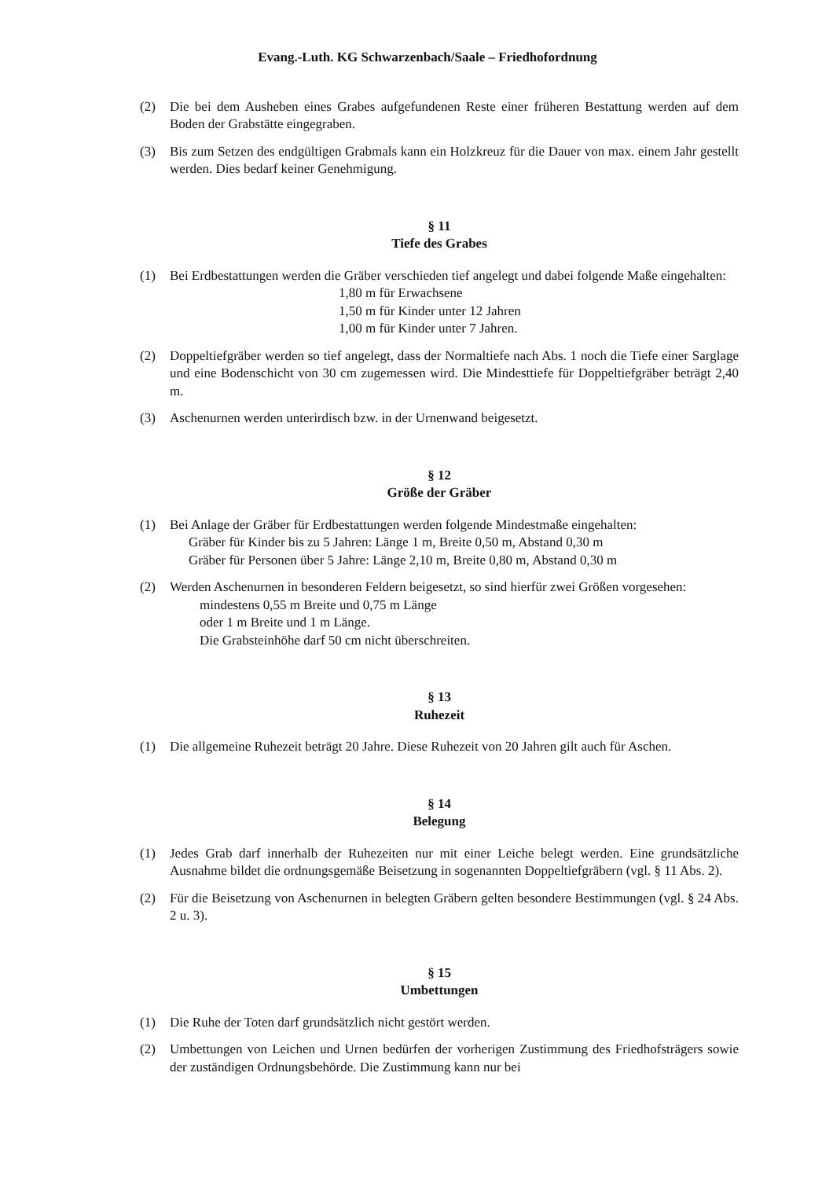Evang.-Luth. KG Schwarzenbach/Saale – Friedhofordnung
(2) Die bei dem Ausheben eines Grabes aufgefundenen Reste einer früheren Bestattung werden auf dem Boden der Grabstätte eingegraben.
(3) Bis zum Setzen des endgültigen Grabmals kann ein Holzkreuz für die Dauer von max. einem Jahr gestellt werden. Dies bedarf keiner Genehmigung.
§ 11
Tiefe des Grabes
(1) Bei Erdbestattungen werden die Gräber verschieden tief angelegt und dabei folgende Maße eingehalten:
1,80 m für Erwachsene
1,50 m für Kinder unter 12 Jahren
1,00 m für Kinder unter 7 Jahren.
(2) Doppeltiefgräber werden so tief angelegt, dass der Normaltiefe nach Abs. 1 noch die Tiefe einer Sarglage und eine Bodenschicht von 30 cm zugemessen wird. Die Mindesttiefe für Doppeltiefgräber beträgt 2,40 m.
(3) Aschenurnen werden unterirdisch bzw. in der Urnenwand beigesetzt.
§ 12
Größe der Gräber
(1) Bei Anlage der Gräber für Erdbestattungen werden folgende Mindestmaße eingehalten:
Gräber für Kinder bis zu 5 Jahren: Länge 1 m, Breite 0,50 m, Abstand 0,30 m
Gräber für Personen über 5 Jahre: Länge 2,10 m, Breite 0,80 m, Abstand 0,30 m
(2) Werden Aschenurnen in besonderen Feldern beigesetzt, so sind hierfür zwei Größen vorgesehen:
mindestens 0,55 m Breite und 0,75 m Länge
oder 1 m Breite und 1 m Länge.
Die Grabsteinhöhe darf 50 cm nicht überschreiten.
§ 13
Ruhezeit
(1) Die allgemeine Ruhezeit beträgt 20 Jahre. Diese Ruhezeit von 20 Jahren gilt auch für Aschen.
§ 14
Belegung
(1) Jedes Grab darf innerhalb der Ruhezeiten nur mit einer Leiche belegt werden. Eine grundsätzliche Ausnahme bildet die ordnungsgemäße Beisetzung in sogenannten Doppeltiefgräbern (vgl. § 11 Abs. 2).
(2) Für die Beisetzung von Aschenurnen in belegten Gräbern gelten besondere Bestimmungen (vgl. § 24 Abs. 2 u. 3).
§ 15
Umbettungen
(1) Die Ruhe der Toten darf grundsätzlich nicht gestört werden.
(2) Umbettungen von Leichen und Urnen bedürfen der vorherigen Zustimmung des Friedhofsträgers sowie der zuständigen Ordnungsbehörde. Die Zustimmung kann nur bei